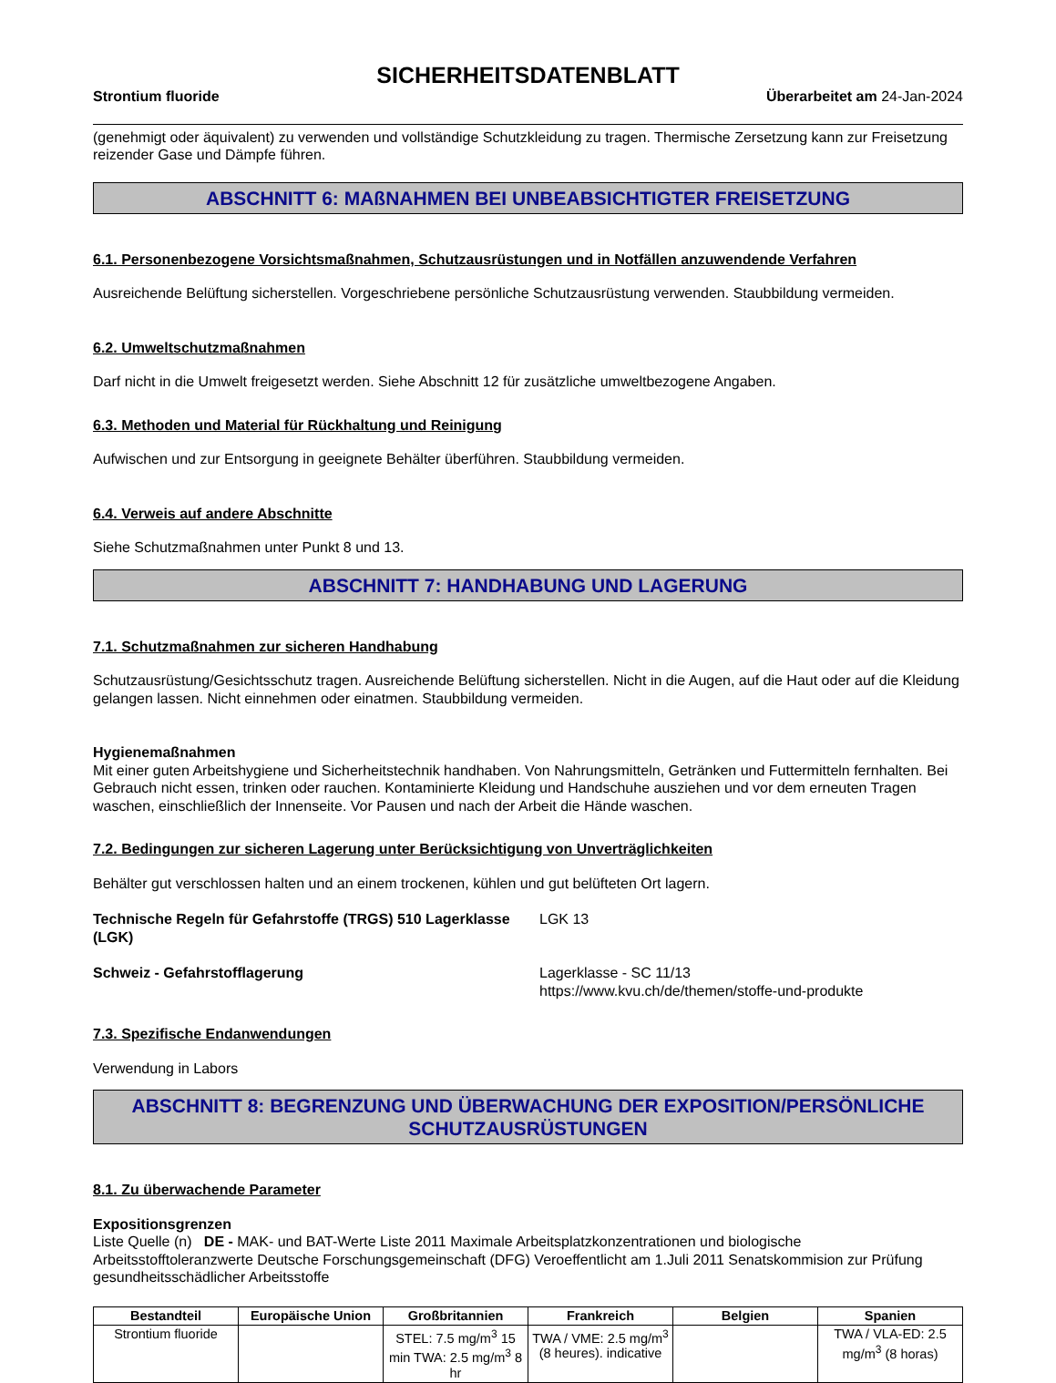SICHERHEITSDATENBLATT
Strontium fluoride Überarbeitet am 24-Jan-2024
(genehmigt oder äquivalent) zu verwenden und vollständige Schutzkleidung zu tragen. Thermische Zersetzung kann zur Freisetzung reizender Gase und Dämpfe führen.
ABSCHNITT 6: MAßNAHMEN BEI UNBEABSICHTIGTER FREISETZUNG
6.1. Personenbezogene Vorsichtsmaßnahmen, Schutzausrüstungen und in Notfällen anzuwendende Verfahren
Ausreichende Belüftung sicherstellen. Vorgeschriebene persönliche Schutzausrüstung verwenden. Staubbildung vermeiden.
6.2. Umweltschutzmaßnahmen
Darf nicht in die Umwelt freigesetzt werden. Siehe Abschnitt 12 für zusätzliche umweltbezogene Angaben.
6.3. Methoden und Material für Rückhaltung und Reinigung
Aufwischen und zur Entsorgung in geeignete Behälter überführen. Staubbildung vermeiden.
6.4. Verweis auf andere Abschnitte
Siehe Schutzmaßnahmen unter Punkt 8 und 13.
ABSCHNITT 7: HANDHABUNG UND LAGERUNG
7.1. Schutzmaßnahmen zur sicheren Handhabung
Schutzausrüstung/Gesichtsschutz tragen. Ausreichende Belüftung sicherstellen. Nicht in die Augen, auf die Haut oder auf die Kleidung gelangen lassen. Nicht einnehmen oder einatmen. Staubbildung vermeiden.
Hygienemaßnahmen
Mit einer guten Arbeitshygiene und Sicherheitstechnik handhaben. Von Nahrungsmitteln, Getränken und Futtermitteln fernhalten. Bei Gebrauch nicht essen, trinken oder rauchen. Kontaminierte Kleidung und Handschuhe ausziehen und vor dem erneuten Tragen waschen, einschließlich der Innenseite. Vor Pausen und nach der Arbeit die Hände waschen.
7.2. Bedingungen zur sicheren Lagerung unter Berücksichtigung von Unverträglichkeiten
Behälter gut verschlossen halten und an einem trockenen, kühlen und gut belüfteten Ort lagern.
Technische Regeln für Gefahrstoffe (TRGS) 510 Lagerklasse (LGK)
LGK 13
Schweiz - Gefahrstofflagerung Lagerklasse - SC 11/13
https://www.kvu.ch/de/themen/stoffe-und-produkte
7.3. Spezifische Endanwendungen
Verwendung in Labors
ABSCHNITT 8: BEGRENZUNG UND ÜBERWACHUNG DER EXPOSITION/PERSÖNLICHE SCHUTZAUSRÜSTUNGEN
8.1. Zu überwachende Parameter
Expositionsgrenzen
Liste Quelle (n) DE - MAK- und BAT-Werte Liste 2011 Maximale Arbeitsplatzkonzentrationen und biologische Arbeitsstofftoleranzwerte Deutsche Forschungsgemeinschaft (DFG) Veroeffentlicht am 1.Juli 2011 Senatskommision zur Prüfung gesundheitsschädlicher Arbeitsstoffe
| Bestandteil | Europäische Union | Großbritannien | Frankreich | Belgien | Spanien |
| --- | --- | --- | --- | --- | --- |
| Strontium fluoride | | STEL: 7.5 mg/m<sup>3</sup> 15 min TWA: 2.5 mg/m<sup>3</sup> 8 hr | TWA / VME: 2.5 mg/m<sup>3</sup> (8 heures). indicative | | TWA / VLA-ED: 2.5 mg/m<sup>3</sup> (8 horas) |